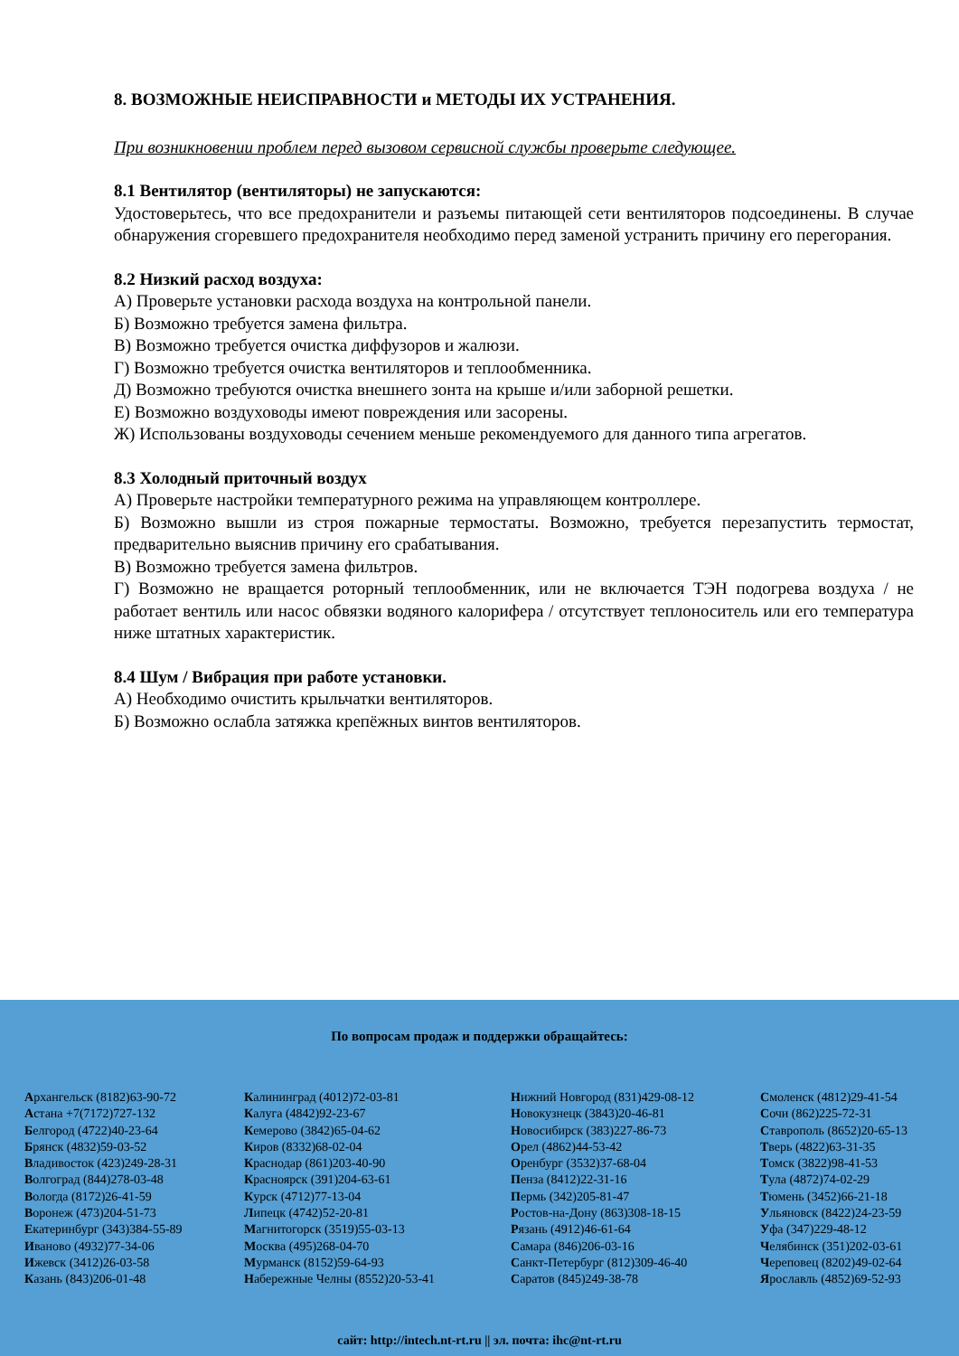8. ВОЗМОЖНЫЕ НЕИСПРАВНОСТИ и МЕТОДЫ ИХ УСТРАНЕНИЯ.
При возникновении проблем перед вызовом сервисной службы проверьте следующее.
8.1 Вентилятор (вентиляторы) не запускаются:
Удостоверьтесь, что все предохранители и разъемы питающей сети вентиляторов подсоединены. В случае обнаружения сгоревшего предохранителя необходимо перед заменой устранить причину его перегорания.
8.2 Низкий расход воздуха:
А) Проверьте установки расхода воздуха на контрольной панели.
Б) Возможно требуется замена фильтра.
В) Возможно требуется очистка диффузоров и жалюзи.
Г) Возможно требуется очистка вентиляторов и теплообменника.
Д) Возможно требуются очистка внешнего зонта на крыше и/или заборной решетки.
Е) Возможно воздуховоды имеют повреждения или засорены.
Ж) Использованы воздуховоды сечением меньше рекомендуемого для данного типа агрегатов.
8.3 Холодный приточный воздух
А) Проверьте настройки температурного режима на управляющем контроллере.
Б) Возможно вышли из строя пожарные термостаты. Возможно, требуется перезапустить термостат, предварительно выяснив причину его срабатывания.
В) Возможно требуется замена фильтров.
Г) Возможно не вращается роторный теплообменник, или не включается ТЭН подогрева воздуха / не работает вентиль или насос обвязки водяного калорифера / отсутствует теплоноситель или его температура ниже штатных характеристик.
8.4 Шум / Вибрация при работе установки.
А) Необходимо очистить крыльчатки вентиляторов.
Б) Возможно ослабла затяжка крепёжных винтов вентиляторов.
По вопросам продаж и поддержки обращайтесь:
Архангельск (8182)63-90-72
Астана +7(7172)727-132
Белгород (4722)40-23-64
Брянск (4832)59-03-52
Владивосток (423)249-28-31
Волгоград (844)278-03-48
Вологда (8172)26-41-59
Воронеж (473)204-51-73
Екатеринбург (343)384-55-89
Иваново (4932)77-34-06
Ижевск (3412)26-03-58
Казань (843)206-01-48
Калининград (4012)72-03-81
Калуга (4842)92-23-67
Кемерово (3842)65-04-62
Киров (8332)68-02-04
Краснодар (861)203-40-90
Красноярск (391)204-63-61
Курск (4712)77-13-04
Липецк (4742)52-20-81
Магнитогорск (3519)55-03-13
Москва (495)268-04-70
Мурманск (8152)59-64-93
Набережные Челны (8552)20-53-41
Нижний Новгород (831)429-08-12
Новокузнецк (3843)20-46-81
Новосибирск (383)227-86-73
Орел (4862)44-53-42
Оренбург (3532)37-68-04
Пенза (8412)22-31-16
Пермь (342)205-81-47
Ростов-на-Дону (863)308-18-15
Рязань (4912)46-61-64
Самара (846)206-03-16
Санкт-Петербург (812)309-46-40
Саратов (845)249-38-78
Смоленск (4812)29-41-54
Сочи (862)225-72-31
Ставрополь (8652)20-65-13
Тверь (4822)63-31-35
Томск (3822)98-41-53
Тула (4872)74-02-29
Тюмень (3452)66-21-18
Ульяновск (8422)24-23-59
Уфа (347)229-48-12
Челябинск (351)202-03-61
Череповец (8202)49-02-64
Ярославль (4852)69-52-93
сайт: http://intech.nt-rt.ru || эл. почта: ihc@nt-rt.ru